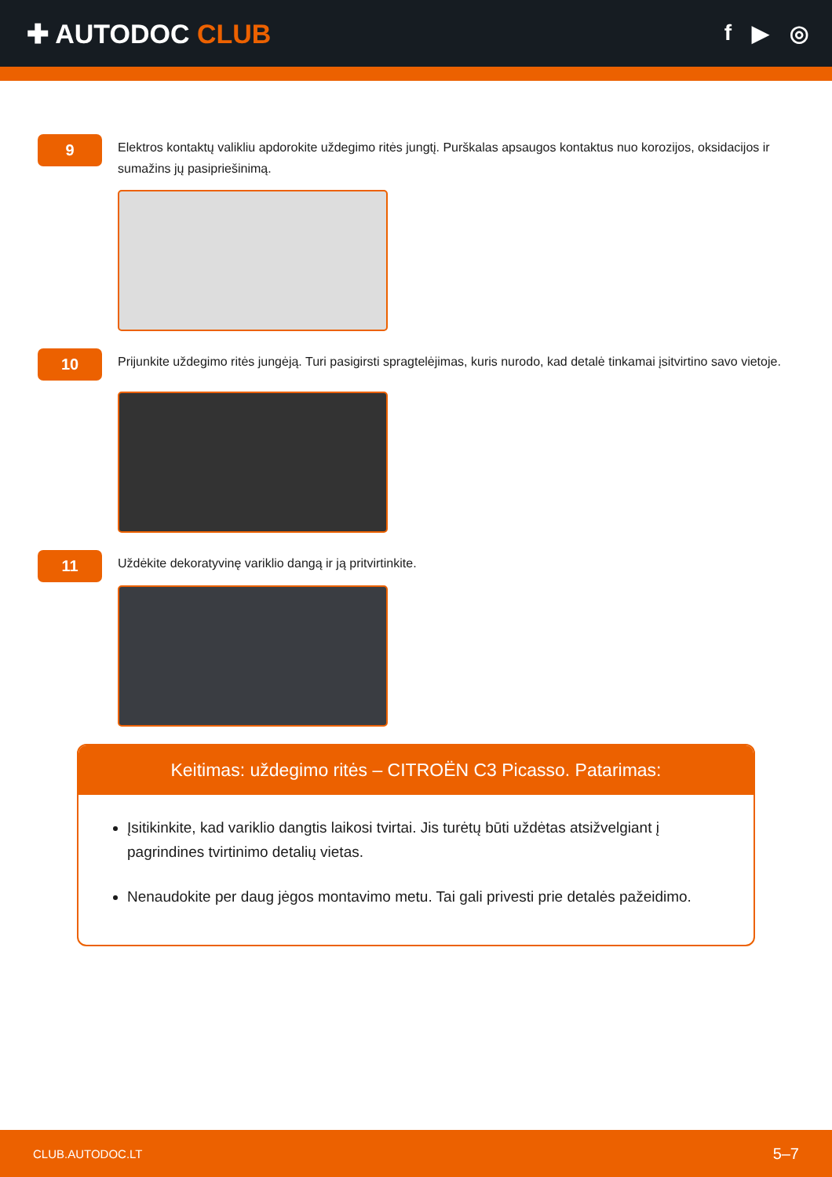✚ AUTODOC CLUB
f ▶ ◎
9
Elektros kontaktų valikliu apdorokite uždegimo ritės jungtį. Purškalas apsaugos kontaktus nuo korozijos, oksidacijos ir sumažins jų pasipriešinimą.
10
Prijunkite uždegimo ritės jungėją. Turi pasigirsti spragtelėjimas, kuris nurodo, kad detalė tinkamai įsitvirtino savo vietoje.
11
Uždėkite dekoratyvinę variklio dangą ir ją pritvirtinkite.
Keitimas: uždegimo ritės – CITROËN C3 Picasso. Patarimas:
Įsitikinkite, kad variklio dangtis laikosi tvirtai. Jis turėtų būti uždėtas atsižvelgiant į pagrindines tvirtinimo detalių vietas.
Nenaudokite per daug jėgos montavimo metu. Tai gali privesti prie detalės pažeidimo.
CLUB.AUTODOC.LT 5–7